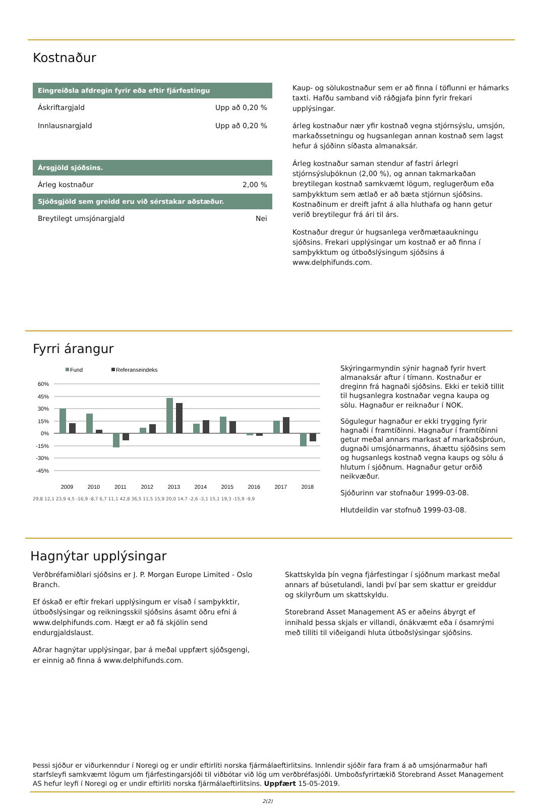Kostnaður
| Eingreiðsla afdregin fyrir eða eftir fjárfestingu | |
| --- | --- |
| Áskriftargjald | Upp að 0,20 % |
| Innlausnargjald | Upp að 0,20 % |
| Ársgjöld sjóðsins. | |
| Árleg kostnaður | 2,00 % |
| Sjóðsgjöld sem greidd eru við sérstakar aðstæður. | |
| Breytilegt umsjónargjald | Nei |
Kaup- og sölukostnaður sem er að finna í töflunni er hámarks taxti. Hafðu samband við ráðgjafa þinn fyrir frekari upplýsingar.
árleg kostnaður nær yfir kostnað vegna stjórnsýslu, umsjón, markaðssetningu og hugsanlegan annan kostnað sem lagst hefur á sjóðinn síðasta almanaksár.
Árleg kostnaður saman stendur af fastri árlegri stjórnsýsluþóknun (2,00 %), og annan takmarkaðan breytilegan kostnað samkvæmt lögum, reglugerðum eða samþykktum sem ætlað er að bæta stjórnun sjóðsins. Kostnaðinum er dreift jafnt á alla hluthafa og hann getur verið breytilegur frá ári til árs.
Kostnaður dregur úr hugsanlega verðmætaaukningu sjóðsins. Frekari upplýsingar um kostnað er að finna í samþykktum og útboðslýsingum sjóðsins á www.delphifunds.com.
Fyrri árangur
Fund
Referanseindeks
60%
45%
30%
15%
0%
-15%
-30%
-45%
2009
2010
2011
2012
2013
2014
2015
2016
2017
2018
29,8 12,1 23,9 4,5 -16,9 -8,7 6,7 11,1 42,8 36,5 11,5 15,9 20,0 14,7 -2,6 -3,1 15,1 19,3 -15,9 -9,9
Skýringarmyndin sýnir hagnað fyrir hvert almanaksár aftur í tímann. Kostnaður er dreginn frá hagnaði sjóðsins. Ekki er tekið tillit til hugsanlegra kostnaðar vegna kaupa og sölu. Hagnaður er reiknaður í NOK.
Sögulegur hagnaður er ekki trygging fyrir hagnaði í framtíðinni. Hagnaður í framtíðinni getur meðal annars markast af markaðsþróun, dugnaði umsjónarmanns, áhættu sjóðsins sem og hugsanlegs kostnað vegna kaups og sölu á hlutum í sjóðnum. Hagnaður getur orðið neikvæður.
Sjóðurinn var stofnaður 1999-03-08.
Hlutdeildin var stofnuð 1999-03-08.
Hagnýtar upplýsingar
Verðbréfamiðlari sjóðsins er J. P. Morgan Europe Limited - Oslo Branch.
Ef óskað er eftir frekari upplýsingum er vísað í samþykktir, útboðslýsingar og reikningsskil sjóðsins ásamt öðru efni á www.delphifunds.com. Hægt er að fá skjölin send endurgjaldslaust.
Aðrar hagnýtar upplýsingar, þar á meðal uppfært sjóðsgengi, er einnig að finna á www.delphifunds.com.
Skattskylda þín vegna fjárfestingar í sjóðnum markast meðal annars af búsetulandi, landi því þar sem skattur er greiddur og skilyrðum um skattskyldu.
Storebrand Asset Management AS er aðeins ábyrgt ef innihald þessa skjals er villandi, ónákvæmt eða í ósamrými með tilliti til viðeigandi hluta útboðslýsingar sjóðsins.
Þessi sjóður er viðurkenndur í Noregi og er undir eftirliti norska fjármálaeftirlitsins. Innlendir sjóðir fara fram á að umsjónarmaður hafi starfsleyfi samkvæmt lögum um fjárfestingarsjóði til viðbótar við lög um verðbréfasjóði. Umboðsfyrirtækið Storebrand Asset Management AS hefur leyfi í Noregi og er undir eftirliti norska fjármálaeftirlitsins. Uppfært 15-05-2019.
2(2)